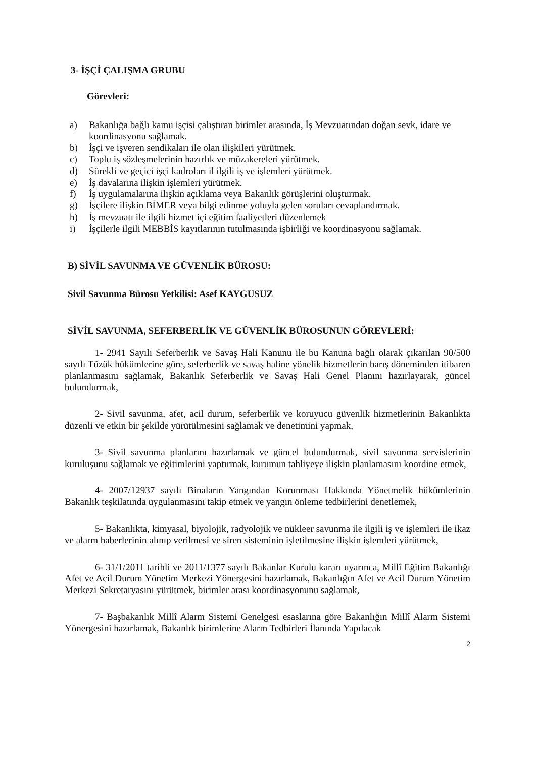3- İŞÇİ ÇALIŞMA GRUBU
Görevleri:
a) Bakanlığa bağlı kamu işçisi çalıştıran birimler arasında, İş Mevzuatından doğan sevk, idare ve koordinasyonu sağlamak.
b) İşçi ve işveren sendikaları ile olan ilişkileri yürütmek.
c) Toplu iş sözleşmelerinin hazırlık ve müzakereleri yürütmek.
d) Sürekli ve geçici işçi kadroları il ilgili iş ve işlemleri yürütmek.
e) İş davalarına ilişkin işlemleri yürütmek.
f) İş uygulamalarına ilişkin açıklama veya Bakanlık görüşlerini oluşturmak.
g) İşçilere ilişkin BİMER veya bilgi edinme yoluyla gelen soruları cevaplandırmak.
h) İş mevzuatı ile ilgili hizmet içi eğitim faaliyetleri düzenlemek
i) İşçilerle ilgili MEBBİS kayıtlarının tutulmasında işbirliği ve koordinasyonu sağlamak.
B) SİVİL SAVUNMA VE GÜVENLİK BÜROSU:
Sivil Savunma Bürosu Yetkilisi: Asef KAYGUSUZ
SİVİL SAVUNMA, SEFERBERLİK VE GÜVENLİK BÜROSUNUN GÖREVLERİ:
1- 2941 Sayılı Seferberlik ve Savaş Hali Kanunu ile bu Kanuna bağlı olarak çıkarılan 90/500 sayılı Tüzük hükümlerine göre, seferberlik ve savaş haline yönelik hizmetlerin barış döneminden itibaren planlanmasını sağlamak, Bakanlık Seferberlik ve Savaş Hali Genel Planını hazırlayarak, güncel bulundurmak,
2- Sivil savunma, afet, acil durum, seferberlik ve koruyucu güvenlik hizmetlerinin Bakanlıkta düzenli ve etkin bir şekilde yürütülmesini sağlamak ve denetimini yapmak,
3- Sivil savunma planlarını hazırlamak ve güncel bulundurmak, sivil savunma servislerinin kuruluşunu sağlamak ve eğitimlerini yaptırmak, kurumun tahliyeye ilişkin planlamasını koordine etmek,
4- 2007/12937 sayılı Binaların Yangından Korunması Hakkında Yönetmelik hükümlerinin Bakanlık teşkilatında uygulanmasını takip etmek ve yangın önleme tedbirlerini denetlemek,
5- Bakanlıkta, kimyasal, biyolojik, radyolojik ve nükleer savunma ile ilgili iş ve işlemleri ile ikaz ve alarm haberlerinin alınıp verilmesi ve siren sisteminin işletilmesine ilişkin işlemleri yürütmek,
6- 31/1/2011 tarihli ve 2011/1377 sayılı Bakanlar Kurulu kararı uyarınca, Millî Eğitim Bakanlığı Afet ve Acil Durum Yönetim Merkezi Yönergesini hazırlamak, Bakanlığın Afet ve Acil Durum Yönetim Merkezi Sekretaryasını yürütmek, birimler arası koordinasyonunu sağlamak,
7- Başbakanlık Millî Alarm Sistemi Genelgesi esaslarına göre Bakanlığın Millî Alarm Sistemi Yönergesini hazırlamak, Bakanlık birimlerine Alarm Tedbirleri İlanında Yapılacak
2